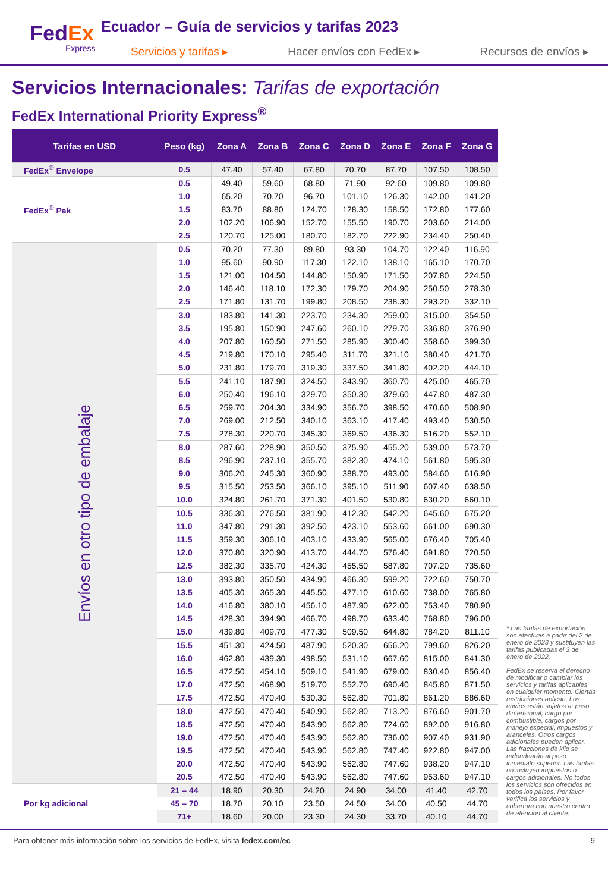FedEx
Express
Ecuador – Guía de servicios y tarifas 2023
Servicios y tarifas ▸ Hacer envíos con FedEx ▸ Recursos de envíos ▸
Servicios Internacionales: Tarifas de exportación
FedEx International Priority Express<sup>®</sup>
| Tarifas en USD | Peso (kg) | Zona A | Zona B | Zona C | Zona D | Zona E | Zona F | Zona G |
| --- | --- | --- | --- | --- | --- | --- | --- | --- |
| FedEx<sup>®</sup> Envelope | 0.5 | 47.40 | 57.40 | 67.80 | 70.70 | 87.70 | 107.50 | 108.50 |
| FedEx<sup>®</sup> Pak | 0.5 | 49.40 | 59.60 | 68.80 | 71.90 | 92.60 | 109.80 | 109.80 |
| | 1.0 | 65.20 | 70.70 | 96.70 | 101.10 | 126.30 | 142.00 | 141.20 |
| | 1.5 | 83.70 | 88.80 | 124.70 | 128.30 | 158.50 | 172.80 | 177.60 |
| | 2.0 | 102.20 | 106.90 | 152.70 | 155.50 | 190.70 | 203.60 | 214.00 |
| | 2.5 | 120.70 | 125.00 | 180.70 | 182.70 | 222.90 | 234.40 | 250.40 |
| Envíos en otro tipo de embalaje | 0.5 | 70.20 | 77.30 | 89.80 | 93.30 | 104.70 | 122.40 | 116.90 |
| | 1.0 | 95.60 | 90.90 | 117.30 | 122.10 | 138.10 | 165.10 | 170.70 |
| | 1.5 | 121.00 | 104.50 | 144.80 | 150.90 | 171.50 | 207.80 | 224.50 |
| | 2.0 | 146.40 | 118.10 | 172.30 | 179.70 | 204.90 | 250.50 | 278.30 |
| | 2.5 | 171.80 | 131.70 | 199.80 | 208.50 | 238.30 | 293.20 | 332.10 |
| | 3.0 | 183.80 | 141.30 | 223.70 | 234.30 | 259.00 | 315.00 | 354.50 |
| | 3.5 | 195.80 | 150.90 | 247.60 | 260.10 | 279.70 | 336.80 | 376.90 |
| | 4.0 | 207.80 | 160.50 | 271.50 | 285.90 | 300.40 | 358.60 | 399.30 |
| | 4.5 | 219.80 | 170.10 | 295.40 | 311.70 | 321.10 | 380.40 | 421.70 |
| | 5.0 | 231.80 | 179.70 | 319.30 | 337.50 | 341.80 | 402.20 | 444.10 |
| | 5.5 | 241.10 | 187.90 | 324.50 | 343.90 | 360.70 | 425.00 | 465.70 |
| | 6.0 | 250.40 | 196.10 | 329.70 | 350.30 | 379.60 | 447.80 | 487.30 |
| | 6.5 | 259.70 | 204.30 | 334.90 | 356.70 | 398.50 | 470.60 | 508.90 |
| | 7.0 | 269.00 | 212.50 | 340.10 | 363.10 | 417.40 | 493.40 | 530.50 |
| | 7.5 | 278.30 | 220.70 | 345.30 | 369.50 | 436.30 | 516.20 | 552.10 |
| | 8.0 | 287.60 | 228.90 | 350.50 | 375.90 | 455.20 | 539.00 | 573.70 |
| | 8.5 | 296.90 | 237.10 | 355.70 | 382.30 | 474.10 | 561.80 | 595.30 |
| | 9.0 | 306.20 | 245.30 | 360.90 | 388.70 | 493.00 | 584.60 | 616.90 |
| | 9.5 | 315.50 | 253.50 | 366.10 | 395.10 | 511.90 | 607.40 | 638.50 |
| | 10.0 | 324.80 | 261.70 | 371.30 | 401.50 | 530.80 | 630.20 | 660.10 |
| | 10.5 | 336.30 | 276.50 | 381.90 | 412.30 | 542.20 | 645.60 | 675.20 |
| | 11.0 | 347.80 | 291.30 | 392.50 | 423.10 | 553.60 | 661.00 | 690.30 |
| | 11.5 | 359.30 | 306.10 | 403.10 | 433.90 | 565.00 | 676.40 | 705.40 |
| | 12.0 | 370.80 | 320.90 | 413.70 | 444.70 | 576.40 | 691.80 | 720.50 |
| | 12.5 | 382.30 | 335.70 | 424.30 | 455.50 | 587.80 | 707.20 | 735.60 |
| | 13.0 | 393.80 | 350.50 | 434.90 | 466.30 | 599.20 | 722.60 | 750.70 |
| | 13.5 | 405.30 | 365.30 | 445.50 | 477.10 | 610.60 | 738.00 | 765.80 |
| | 14.0 | 416.80 | 380.10 | 456.10 | 487.90 | 622.00 | 753.40 | 780.90 |
| | 14.5 | 428.30 | 394.90 | 466.70 | 498.70 | 633.40 | 768.80 | 796.00 |
| | 15.0 | 439.80 | 409.70 | 477.30 | 509.50 | 644.80 | 784.20 | 811.10 |
| | 15.5 | 451.30 | 424.50 | 487.90 | 520.30 | 656.20 | 799.60 | 826.20 |
| | 16.0 | 462.80 | 439.30 | 498.50 | 531.10 | 667.60 | 815.00 | 841.30 |
| | 16.5 | 472.50 | 454.10 | 509.10 | 541.90 | 679.00 | 830.40 | 856.40 |
| | 17.0 | 472.50 | 468.90 | 519.70 | 552.70 | 690.40 | 845.80 | 871.50 |
| | 17.5 | 472.50 | 470.40 | 530.30 | 562.80 | 701.80 | 861.20 | 886.60 |
| | 18.0 | 472.50 | 470.40 | 540.90 | 562.80 | 713.20 | 876.60 | 901.70 |
| | 18.5 | 472.50 | 470.40 | 543.90 | 562.80 | 724.60 | 892.00 | 916.80 |
| | 19.0 | 472.50 | 470.40 | 543.90 | 562.80 | 736.00 | 907.40 | 931.90 |
| | 19.5 | 472.50 | 470.40 | 543.90 | 562.80 | 747.40 | 922.80 | 947.00 |
| | 20.0 | 472.50 | 470.40 | 543.90 | 562.80 | 747.60 | 938.20 | 947.10 |
| | 20.5 | 472.50 | 470.40 | 543.90 | 562.80 | 747.60 | 953.60 | 947.10 |
| Por kg adicional | 21 – 44 | 18.90 | 20.30 | 24.20 | 24.90 | 34.00 | 41.40 | 42.70 |
| | 45 – 70 | 18.70 | 20.10 | 23.50 | 24.50 | 34.00 | 40.50 | 44.70 |
| | 71+ | 18.60 | 20.00 | 23.30 | 24.30 | 33.70 | 40.10 | 44.70 |
* Las tarifas de exportación son efectivas a partir del 2 de enero de 2023 y sustituyen las tarifas publicadas el 3 de enero de 2022.
FedEx se reserva el derecho de modificar o cambiar los servicios y tarifas aplicables en cualquier momento. Ciertas restricciones aplican. Los envíos están sujetos a: peso dimensional, cargo por combustible, cargos por manejo especial, impuestos y aranceles. Otros cargos adicionales pueden aplicar. Las fracciones de kilo se redondearán al peso inmediato superior. Las tarifas no incluyen impuestos o cargos adicionales. No todos los servicios son ofrecidos en todos los países. Por favor verifica los servicios y cobertura con nuestro centro de atención al cliente.
Para obtener más información sobre los servicios de FedEx, visita fedex.com/ec 9